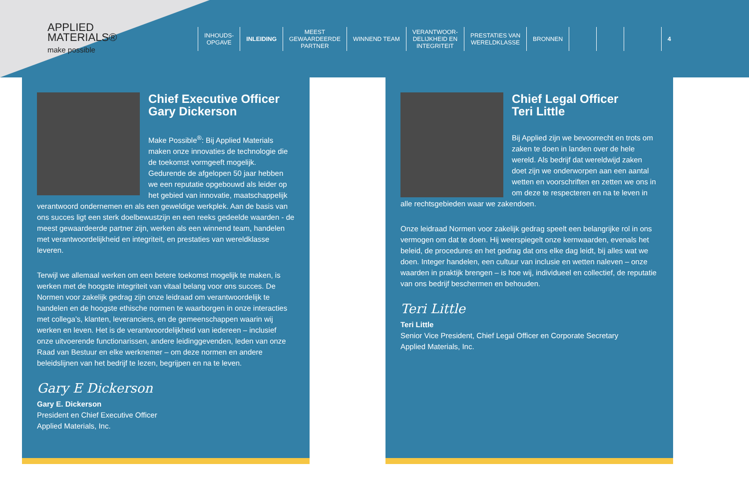APPLIED
MATERIALS®
make possible
INHOUDS-
OPGAVE
INLEIDING MEEST
GEWAARDEERDE
PARTNER
WINNEND TEAM VERANTWOOR-
DELIJKHEID EN
INTEGRITEIT
PRESTATIES VAN
WERELDKLASSE
BRONNEN 4
Chief Executive Officer
Gary Dickerson
Make Possible<sup>®</sup>: Bij Applied Materials maken onze innovaties de technologie die de toekomst vormgeeft mogelijk. Gedurende de afgelopen 50 jaar hebben we een reputatie opgebouwd als leider op het gebied van innovatie, maatschappelijk verantwoord ondernemen en als een geweldige werkplek. Aan de basis van ons succes ligt een sterk doelbewustzijn en een reeks gedeelde waarden - de meest gewaardeerde partner zijn, werken als een winnend team, handelen met verantwoordelijkheid en integriteit, en prestaties van wereldklasse leveren.
Terwijl we allemaal werken om een betere toekomst mogelijk te maken, is werken met de hoogste integriteit van vitaal belang voor ons succes. De Normen voor zakelijk gedrag zijn onze leidraad om verantwoordelijk te handelen en de hoogste ethische normen te waarborgen in onze interacties met collega’s, klanten, leveranciers, en de gemeenschappen waarin wij werken en leven. Het is de verantwoordelijkheid van iedereen – inclusief onze uitvoerende functionarissen, andere leidinggevenden, leden van onze Raad van Bestuur en elke werknemer – om deze normen en andere beleidslijnen van het bedrijf te lezen, begrijpen en na te leven.
Gary E Dickerson
Gary E. Dickerson
President en Chief Executive Officer
Applied Materials, Inc.
Chief Legal Officer
Teri Little
Bij Applied zijn we bevoorrecht en trots om zaken te doen in landen over de hele wereld. Als bedrijf dat wereldwijd zaken doet zijn we onderworpen aan een aantal wetten en voorschriften en zetten we ons in om deze te respecteren en na te leven in alle rechtsgebieden waar we zakendoen.
Onze leidraad Normen voor zakelijk gedrag speelt een belangrijke rol in ons vermogen om dat te doen. Hij weerspiegelt onze kernwaarden, evenals het beleid, de procedures en het gedrag dat ons elke dag leidt, bij alles wat we doen. Integer handelen, een cultuur van inclusie en wetten naleven – onze waarden in praktijk brengen – is hoe wij, individueel en collectief, de reputatie van ons bedrijf beschermen en behouden.
Teri Little
Teri Little
Senior Vice President, Chief Legal Officer en Corporate Secretary
Applied Materials, Inc.